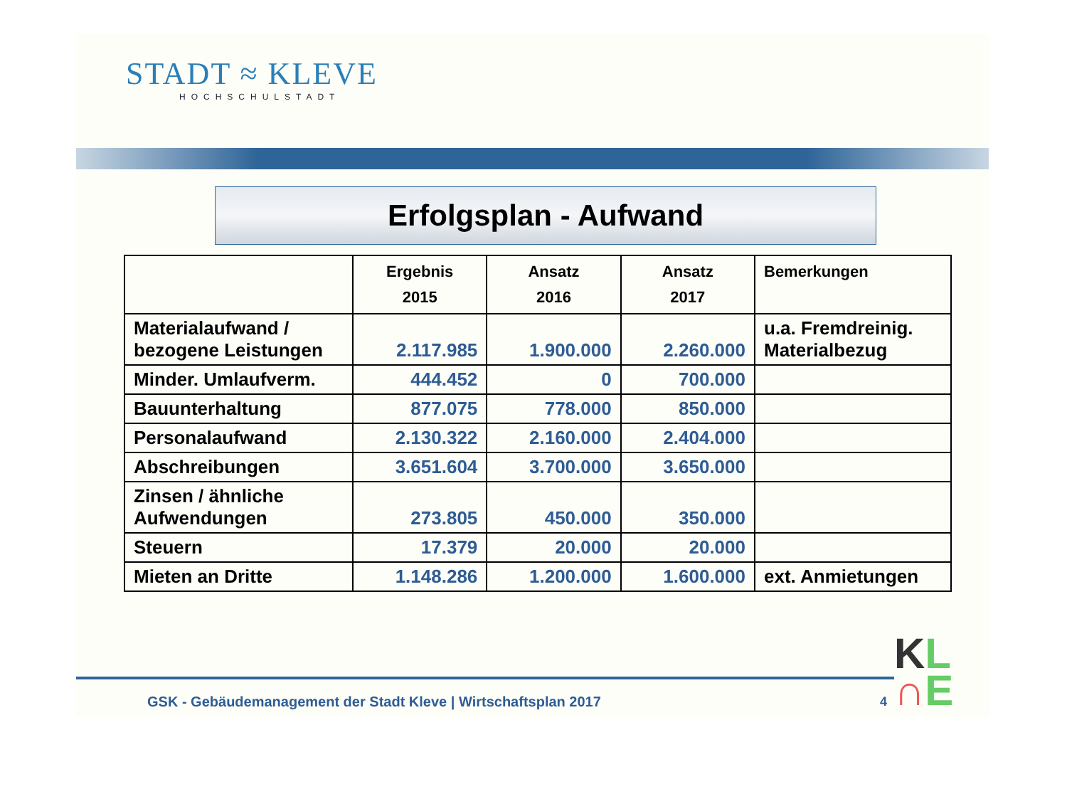STADT ≈ KLEVE
HOCHSCHULSTADT
Erfolgsplan - Aufwand
| | Ergebnis 2015 | Ansatz 2016 | Ansatz 2017 | Bemerkungen |
| --- | --- | --- | --- | --- |
| Materialaufwand / bezogene Leistungen | 2.117.985 | 1.900.000 | 2.260.000 | u.a. Fremdreinig. Materialbezug |
| Minder. Umlaufverm. | 444.452 | 0 | 700.000 | |
| Bauunterhaltung | 877.075 | 778.000 | 850.000 | |
| Personalaufwand | 2.130.322 | 2.160.000 | 2.404.000 | |
| Abschreibungen | 3.651.604 | 3.700.000 | 3.650.000 | |
| Zinsen / ähnliche Aufwendungen | 273.805 | 450.000 | 350.000 | |
| Steuern | 17.379 | 20.000 | 20.000 | |
| Mieten an Dritte | 1.148.286 | 1.200.000 | 1.600.000 | ext. Anmietungen |
GSK - Gebäudemanagement der Stadt Kleve | Wirtschaftsplan 2017
4
KL
∩E